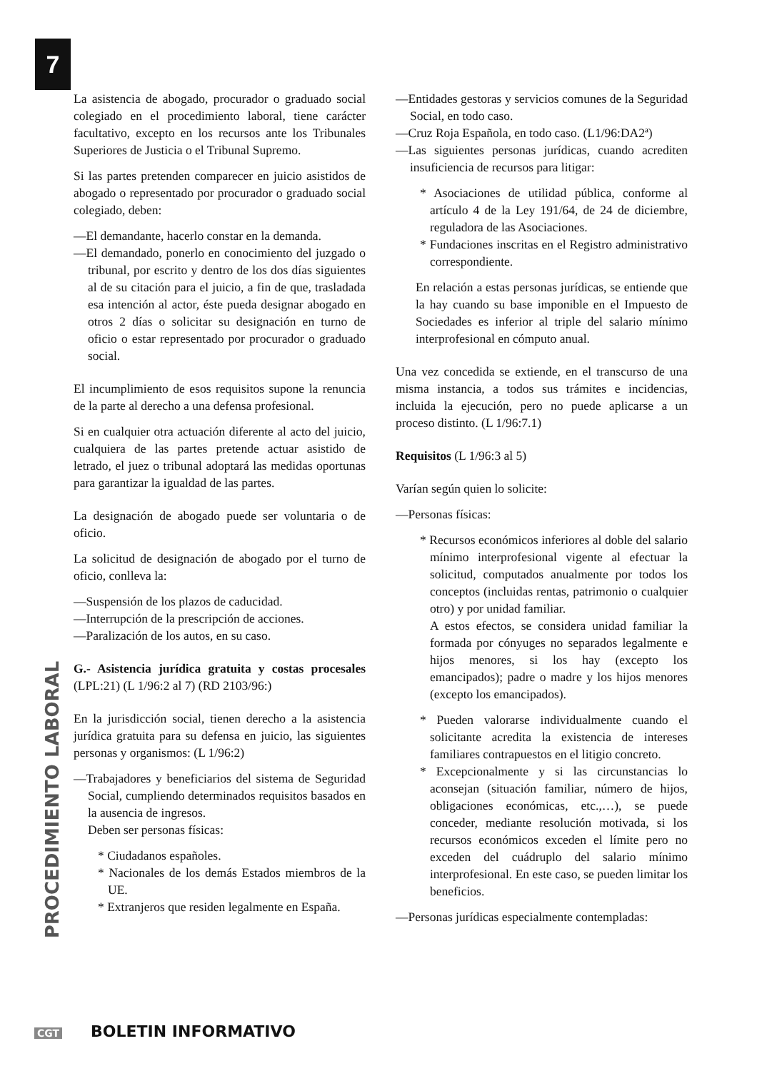7
La asistencia de abogado, procurador o graduado social colegiado en el procedimiento laboral, tiene carácter facultativo, excepto en los recursos ante los Tribunales Superiores de Justicia o el Tribunal Supremo.
Si las partes pretenden comparecer en juicio asistidos de abogado o representado por procurador o graduado social colegiado, deben:
—El demandante, hacerlo constar en la demanda.
—El demandado, ponerlo en conocimiento del juzgado o tribunal, por escrito y dentro de los dos días siguientes al de su citación para el juicio, a fin de que, trasladada esa intención al actor, éste pueda designar abogado en otros 2 días o solicitar su designación en turno de oficio o estar representado por procurador o graduado social.
El incumplimiento de esos requisitos supone la renuncia de la parte al derecho a una defensa profesional.
Si en cualquier otra actuación diferente al acto del juicio, cualquiera de las partes pretende actuar asistido de letrado, el juez o tribunal adoptará las medidas oportunas para garantizar la igualdad de las partes.
La designación de abogado puede ser voluntaria o de oficio.
La solicitud de designación de abogado por el turno de oficio, conlleva la:
—Suspensión de los plazos de caducidad.
—Interrupción de la prescripción de acciones.
—Paralización de los autos, en su caso.
G.- Asistencia jurídica gratuita y costas procesales (LPL:21) (L 1/96:2 al 7) (RD 2103/96:)
En la jurisdicción social, tienen derecho a la asistencia jurídica gratuita para su defensa en juicio, las siguientes personas y organismos: (L 1/96:2)
—Trabajadores y beneficiarios del sistema de Seguridad Social, cumpliendo determinados requisitos basados en la ausencia de ingresos.
Deben ser personas físicas:
* Ciudadanos españoles.
* Nacionales de los demás Estados miembros de la UE.
* Extranjeros que residen legalmente en España.
—Entidades gestoras y servicios comunes de la Seguridad Social, en todo caso.
—Cruz Roja Española, en todo caso. (L1/96:DA2ª)
—Las siguientes personas jurídicas, cuando acrediten insuficiencia de recursos para litigar:
* Asociaciones de utilidad pública, conforme al artículo 4 de la Ley 191/64, de 24 de diciembre, reguladora de las Asociaciones.
* Fundaciones inscritas en el Registro administrativo correspondiente.
En relación a estas personas jurídicas, se entiende que la hay cuando su base imponible en el Impuesto de Sociedades es inferior al triple del salario mínimo interprofesional en cómputo anual.
Una vez concedida se extiende, en el transcurso de una misma instancia, a todos sus trámites e incidencias, incluida la ejecución, pero no puede aplicarse a un proceso distinto. (L 1/96:7.1)
Requisitos (L 1/96:3 al 5)
Varían según quien lo solicite:
—Personas físicas:
* Recursos económicos inferiores al doble del salario mínimo interprofesional vigente al efectuar la solicitud, computados anualmente por todos los conceptos (incluidas rentas, patrimonio o cualquier otro) y por unidad familiar.
A estos efectos, se considera unidad familiar la formada por cónyuges no separados legalmente e hijos menores, si los hay (excepto los emancipados); padre o madre y los hijos menores (excepto los emancipados).
* Pueden valorarse individualmente cuando el solicitante acredita la existencia de intereses familiares contrapuestos en el litigio concreto.
* Excepcionalmente y si las circunstancias lo aconsejan (situación familiar, número de hijos, obligaciones económicas, etc.,…), se puede conceder, mediante resolución motivada, si los recursos económicos exceden el límite pero no exceden del cuádruplo del salario mínimo interprofesional. En este caso, se pueden limitar los beneficios.
—Personas jurídicas especialmente contempladas:
PROCEDIMIENTO LABORAL
CGT BOLETIN INFORMATIVO